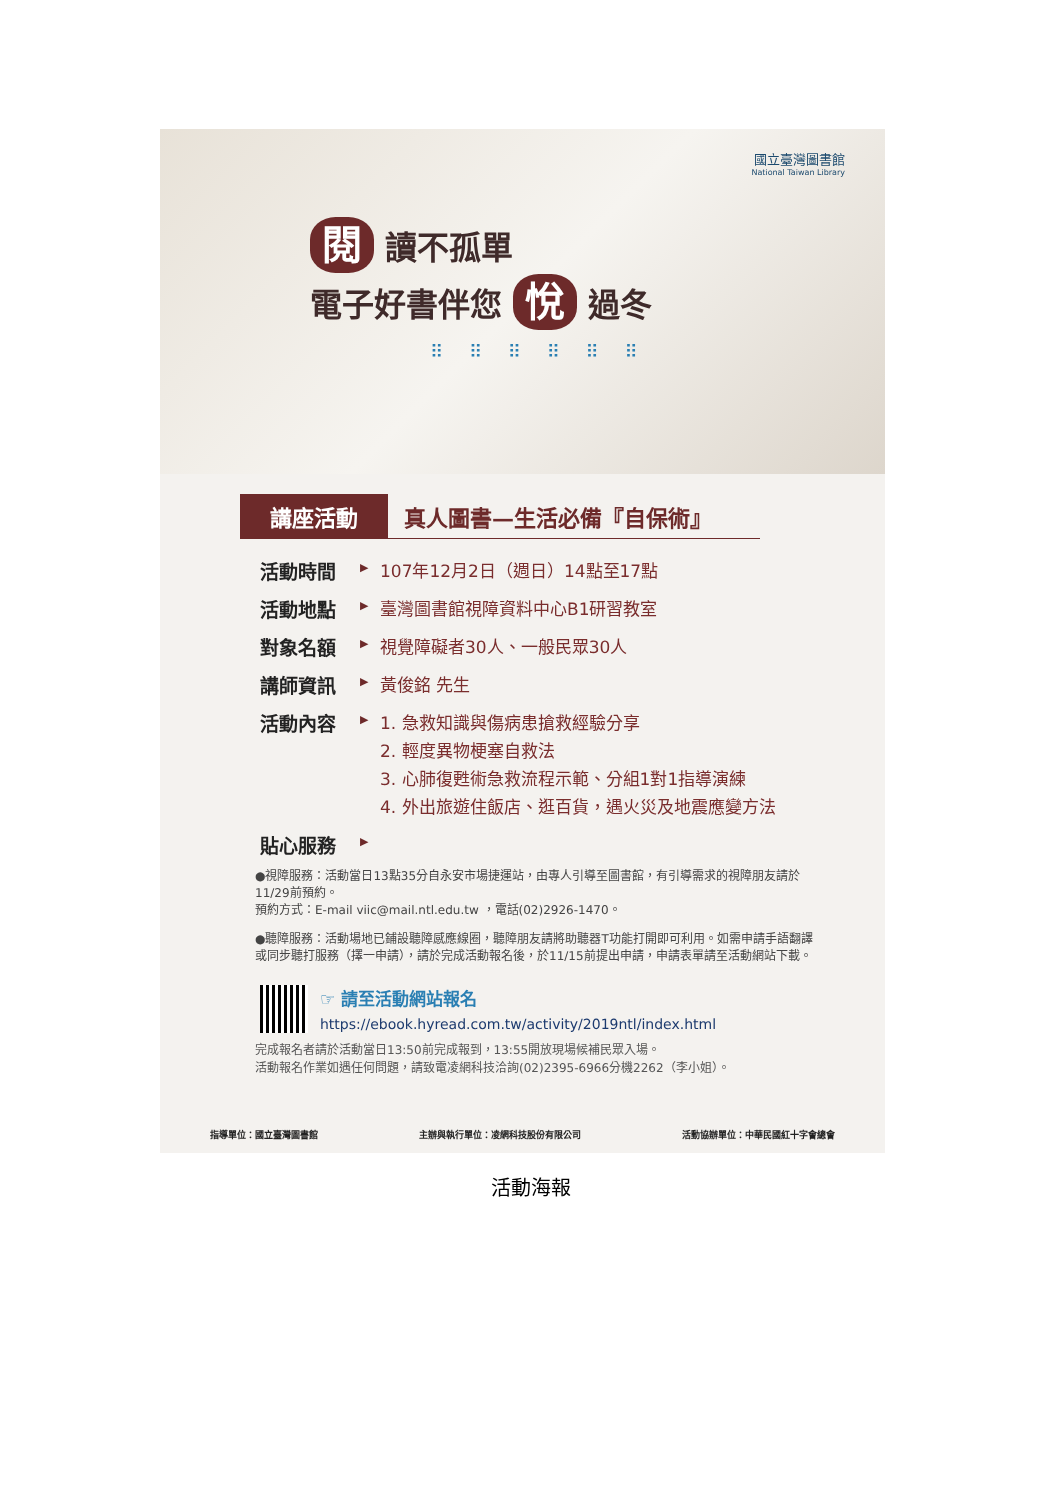國立臺灣圖書館
National Taiwan Library
閱 讀不孤單
電子好書伴您 悅 過冬
⠿ ⠿ ⠿ ⠿ ⠿ ⠿
講座活動 真人圖書—生活必備『自保術』
活動時間 ▶ 107年12月2日（週日）14點至17點
活動地點 ▶ 臺灣圖書館視障資料中心B1研習教室
對象名額 ▶ 視覺障礙者30人、一般民眾30人
講師資訊 ▶ 黃俊銘 先生
活動內容 ▶ 1. 急救知識與傷病患搶救經驗分享
2. 輕度異物梗塞自救法
3. 心肺復甦術急救流程示範、分組1對1指導演練
4. 外出旅遊住飯店、逛百貨，遇火災及地震應變方法
貼心服務 ▶
●視障服務：活動當日13點35分自永安市場捷運站，由專人引導至圖書館，有引導需求的視障朋友請於11/29前預約。
預約方式：E-mail viic@mail.ntl.edu.tw ，電話(02)2926-1470。
●聽障服務：活動場地已鋪設聽障感應線圈，聽障朋友請將助聽器T功能打開即可利用。如需申請手語翻譯或同步聽打服務（擇一申請），請於完成活動報名後，於11/15前提出申請，申請表單請至活動網站下載。
☞ 請至活動網站報名
https://ebook.hyread.com.tw/activity/2019ntl/index.html
完成報名者請於活動當日13:50前完成報到，13:55開放現場候補民眾入場。
活動報名作業如遇任何問題，請致電凌網科技洽詢(02)2395-6966分機2262（李小姐）。
指導單位：國立臺灣圖書館 主辦與執行單位：凌網科技股份有限公司 活動協辦單位：中華民國紅十字會總會
活動海報